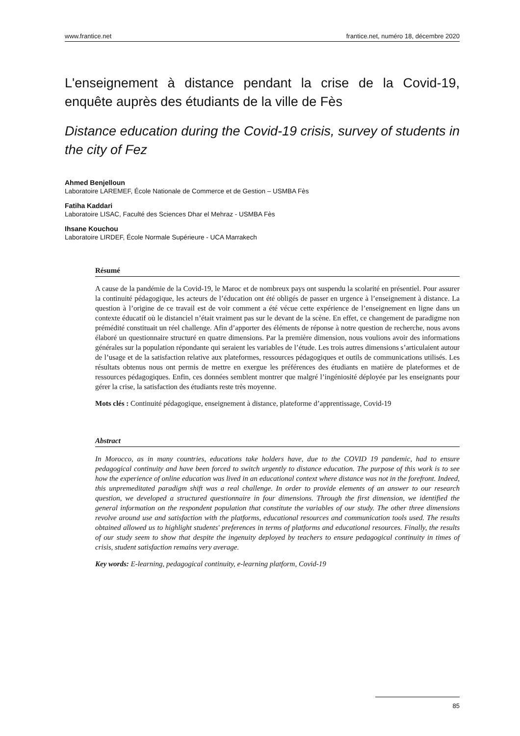www.frantice.net frantice.net, numéro 18, décembre 2020
L'enseignement à distance pendant la crise de la Covid-19, enquête auprès des étudiants de la ville de Fès
Distance education during the Covid-19 crisis, survey of students in the city of Fez
Ahmed Benjelloun
Laboratoire LAREMEF, École Nationale de Commerce et de Gestion – USMBA Fès
Fatiha Kaddari
Laboratoire LISAC, Faculté des Sciences Dhar el Mehraz - USMBA Fès
Ihsane Kouchou
Laboratoire LIRDEF, École Normale Supérieure - UCA Marrakech
Résumé
A cause de la pandémie de la Covid-19, le Maroc et de nombreux pays ont suspendu la scolarité en présentiel. Pour assurer la continuité pédagogique, les acteurs de l’éducation ont été obligés de passer en urgence à l’enseignement à distance. La question à l’origine de ce travail est de voir comment a été vécue cette expérience de l’enseignement en ligne dans un contexte éducatif où le distanciel n’était vraiment pas sur le devant de la scène. En effet, ce changement de paradigme non prémédité constituait un réel challenge. Afin d’apporter des éléments de réponse à notre question de recherche, nous avons élaboré un questionnaire structuré en quatre dimensions. Par la première dimension, nous voulions avoir des informations générales sur la population répondante qui seraient les variables de l’étude. Les trois autres dimensions s’articulaient autour de l’usage et de la satisfaction relative aux plateformes, ressources pédagogiques et outils de communications utilisés. Les résultats obtenus nous ont permis de mettre en exergue les préférences des étudiants en matière de plateformes et de ressources pédagogiques. Enfin, ces données semblent montrer que malgré l’ingéniosité déployée par les enseignants pour gérer la crise, la satisfaction des étudiants reste très moyenne.
Mots clés : Continuité pédagogique, enseignement à distance, plateforme d’apprentissage, Covid-19
Abstract
In Morocco, as in many countries, educations take holders have, due to the COVID 19 pandemic, had to ensure pedagogical continuity and have been forced to switch urgently to distance education. The purpose of this work is to see how the experience of online education was lived in an educational context where distance was not in the forefront. Indeed, this unpremeditated paradigm shift was a real challenge. In order to provide elements of an answer to our research question, we developed a structured questionnaire in four dimensions. Through the first dimension, we identified the general information on the respondent population that constitute the variables of our study. The other three dimensions revolve around use and satisfaction with the platforms, educational resources and communication tools used. The results obtained allowed us to highlight students' preferences in terms of platforms and educational resources. Finally, the results of our study seem to show that despite the ingenuity deployed by teachers to ensure pedagogical continuity in times of crisis, student satisfaction remains very average.
Key words: E-learning, pedagogical continuity, e-learning platform, Covid-19
85